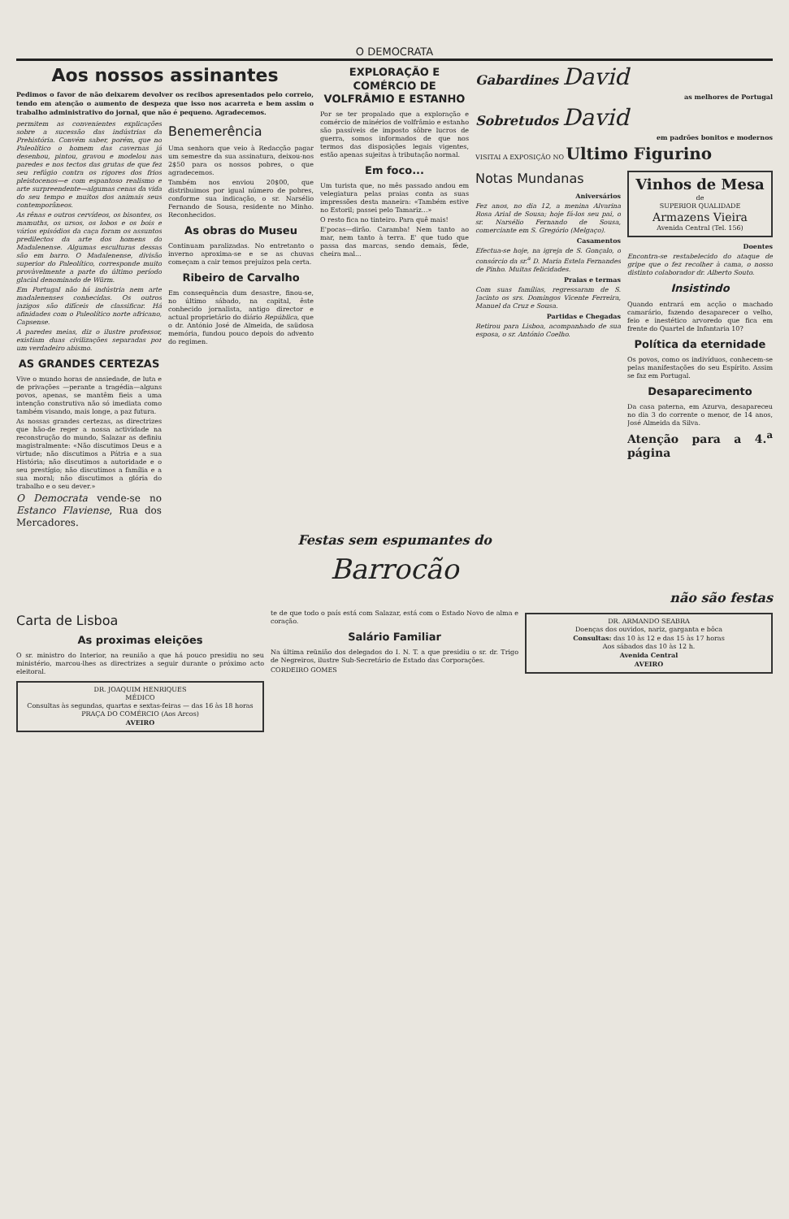O DEMOCRATA
Aos nossos assinantes
Pedimos o favor de não deixarem devolver os recibos apresentados pelo correio, tendo em atenção o aumento de despeza que isso nos acarreta e bem assim o trabalho administrativo do jornal, que não é pequeno. Agradecemos.
permitem as convenientes explicações sobre a sucessão das indústrias da Prehistória. Convém saber, porém, que no Paleolítico o homem das cavernas já desenhou, pintou, gravou e modelou nas paredes e nos tectos das grutas de que fez seu refúgio contra os rigores dos frios pleistocenos—e com espantoso realismo e arte surpreendente—algumas cenas da vida do seu tempo e muitos dos animais seus contemporâneos.
As rênas e outros cervídeos, os bisontes, os mamuths, os ursos, os lobos e os bois e vários episódios da caça foram os assuntos predilectos da arte dos homens do Madalenense. Algumas esculturas dessas são em barro. O Madalenense, divisão superior do Paleolítico, corresponde muito provàvelmente a parte do último período glacial denominado de Würm.
Em Portugal não há indústria nem arte madalenenses conhecidas. Os outros jazigos são difíceis de classificar. Há afinidades com o Paleolítico norte africano, Capsense.
A paredes meias, diz o ilustre professor, existiam duas civilizações separadas por um verdadeiro abismo.
AS GRANDES CERTEZAS
Vive o mundo horas de ansiedade, de luta e de privações —perante a tragédia—alguns povos, apenas, se mantêm fieis a uma intenção construtiva não só imediata como também visando, mais longe, a paz futura.
As nossas grandes certezas, as directrizes que hão-de reger a nossa actividade na reconstrução do mundo, Salazar as definiu magistralmente: «Não discutimos Deus e a virtude; não discutimos a Pátria e a sua História; não discutimos a autoridade e o seu prestígio; não discutimos a família e a sua moral; não discutimos a glória do trabalho e o seu dever.»
O Democrata vende-se no Estanco Flaviense, Rua dos Mercadores.
Benemerência
Uma senhora que veio à Redacção pagar um semestre da sua assinatura, deixou-nos 2$50 para os nossos pobres, o que agradecemos.
Também nos enviou 20$00, que distribuimos por igual número de pobres, conforme sua indicação, o sr. Narsélio Fernando de Sousa, residente no Minho. Reconhecidos.
As obras do Museu
Continuam paralizadas. No entretanto o inverno aproxima-se e se as chuvas começam a cair temos prejuízos pela certa.
Ribeiro de Carvalho
Em consequência dum desastre, finou-se, no último sábado, na capital, êste conhecido jornalista, antigo director e actual proprietário do diário República, que o dr. António José de Almeida, de saüdosa memória, fundou pouco depois do advento do regimen.
EXPLORAÇÃO E COMÉRCIO DE VOLFRÂMIO E ESTANHO
Por se ter propalado que a exploração e comércio de minérios de volfrâmio e estanho são passíveis de imposto sôbre lucros de guerra, somos informados de que nos termos das disposições legais vigentes, estão apenas sujeitas à tributação normal.
Em foco...
Um turista que, no mês passado andou em velegiatura pelas praias conta as suas impressões desta maneira: «Também estive no Estoril; passei pelo Tamariz...»
O resto fica no tinteiro. Para quê mais!
E'pocas—dirão. Caramba! Nem tanto ao mar, nem tanto à terra. E' que tudo que passa das marcas, sendo demais, fède, cheira mal...
Gabardines David
as melhores de Portugal
Sobretudos David
em padrões bonitos e modernos
VISITAI A EXPOSIÇÃO NO Ultimo Figurino
Notas Mundanas
Aniversários
Fez anos, no dia 12, a menina Alvarina Rosa Arial de Sousa; hoje fá-los seu pai, o sr. Narsélio Fernando de Sousa, comerciante em S. Gregório (Melgaço).
Casamentos
Efectua-se hoje, na igreja de S. Gonçalo, o consórcio da sr.<sup>a</sup> D. Maria Estela Fernandes de Pinho. Muitas felicidades.
Praias e termas
Com suas famílias, regressaram de S. Jacinto os srs. Domingos Vicente Ferreira, Manuel da Cruz e Sousa.
Partidas e Chegadas
Retirou para Lisboa, acompanhado de sua esposa, o sr. António Coelho.
Vinhos de Mesa
de
SUPERIOR QUALIDADE
Armazens Vieira
Avenida Central (Tel. 156)
Doentes
Encontra-se restabelecido do ataque de gripe que o fez recolher à cama, o nosso distinto colaborador dr. Alberto Souto.
Insistindo
Quando entrará em acção o machado camarário, fazendo desaparecer o velho, feio e inestético arvoredo que fica em frente do Quartel de Infantaria 10?
Política da eternidade
Os povos, como os indivíduos, conhecem-se pelas manifestações do seu Espírito. Assim se faz em Portugal.
Desaparecimento
Da casa paterna, em Azurva, desapareceu no dia 3 do corrente o menor, de 14 anos, José Almeida da Silva.
Atenção para a 4.<sup>a</sup> página
Festas sem espumantes do
Barrocão
não são festas
Carta de Lisboa
As proximas eleições
O sr. ministro do Interior, na reunião a que há pouco presidiu no seu ministério, marcou-lhes as directrizes a seguir durante o próximo acto eleitoral.
DR. JOAQUIM HENRIQUES
MÉDICO
Consultas às segundas, quartas e sextas-feiras — das 16 às 18 horas
PRAÇA DO COMÉRCIO (Aos Arcos)
AVEIRO
te de que todo o país está com Salazar, está com o Estado Novo de alma e coração.
Salário Familiar
Na última reünião dos delegados do I. N. T. a que presidiu o sr. dr. Trigo de Negreiros, ilustre Sub-Secretário de Estado das Corporações.
CORDEIRO GOMES
DR. ARMANDO SEABRA
Doenças dos ouvidos, nariz, garganta e bôca
Consultas: das 10 às 12 e das 15 às 17 horas
Aos sábados das 10 às 12 h.
Avenida Central
AVEIRO